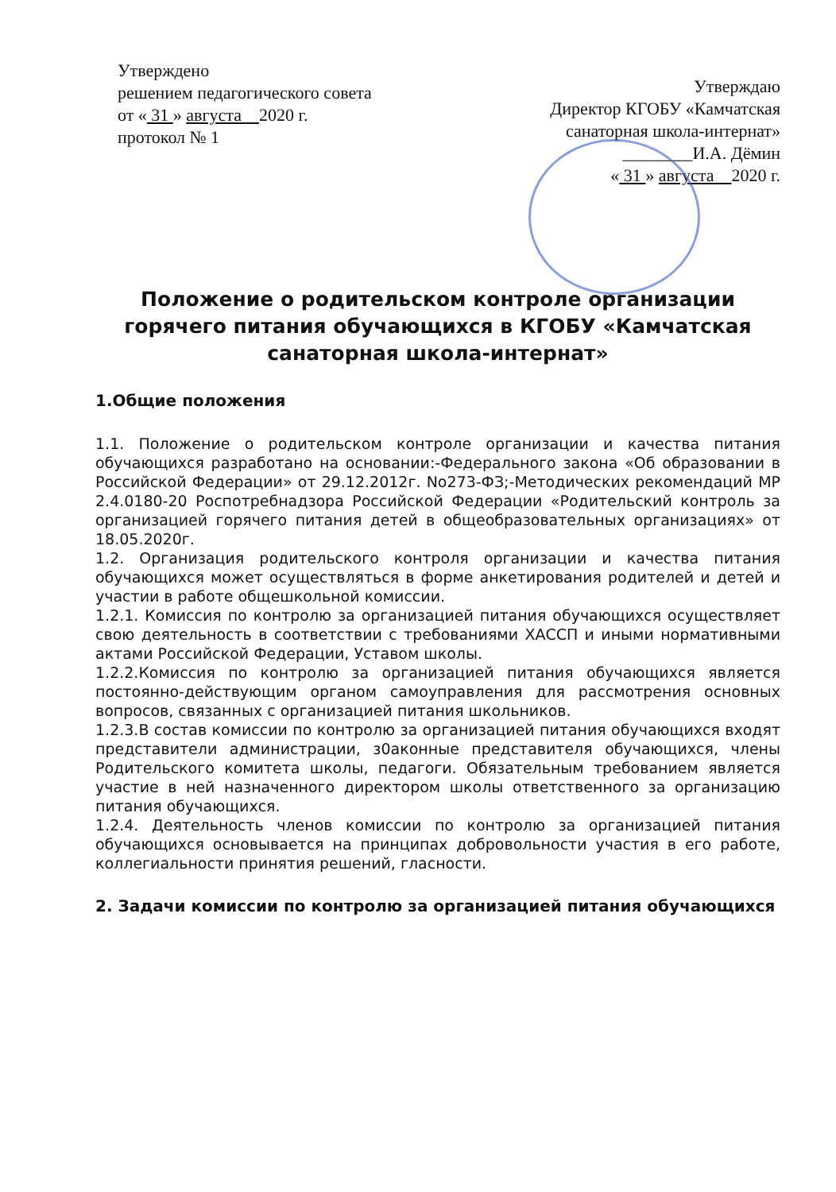Утверждено
решением педагогического совета
от « 31 » августа 2020 г.
протокол № 1
Утверждаю
Директор КГОБУ «Камчатская
санаторная школа-интернат»
________И.А. Дёмин
« 31 » августа 2020 г.
Положение о родительском контроле организации горячего питания обучающихся в КГОБУ «Камчатская санаторная школа-интернат»
1.Общие положения
1.1. Положение о родительском контроле организации и качества питания обучающихся разработано на основании:-Федерального закона «Об образовании в Российской Федерации» от 29.12.2012г. No273-ФЗ;-Методических рекомендаций МР 2.4.0180-20 Роспотребнадзора Российской Федерации «Родительский контроль за организацией горячего питания детей в общеобразовательных организациях» от 18.05.2020г.
1.2. Организация родительского контроля организации и качества питания обучающихся может осуществляться в форме анкетирования родителей и детей и участии в работе общешкольной комиссии.
1.2.1. Комиссия по контролю за организацией питания обучающихся осуществляет свою деятельность в соответствии с требованиями ХАССП и иными нормативными актами Российской Федерации, Уставом школы.
1.2.2.Комиссия по контролю за организацией питания обучающихся является постоянно-действующим органом самоуправления для рассмотрения основных вопросов, связанных с организацией питания школьников.
1.2.3.В состав комиссии по контролю за организацией питания обучающихся входят представители администрации, з0аконные представителя обучающихся, члены Родительского комитета школы, педагоги. Обязательным требованием является участие в ней назначенного директором школы ответственного за организацию питания обучающихся.
1.2.4. Деятельность членов комиссии по контролю за организацией питания обучающихся основывается на принципах добровольности участия в его работе, коллегиальности принятия решений, гласности.
2. Задачи комиссии по контролю за организацией питания обучающихся